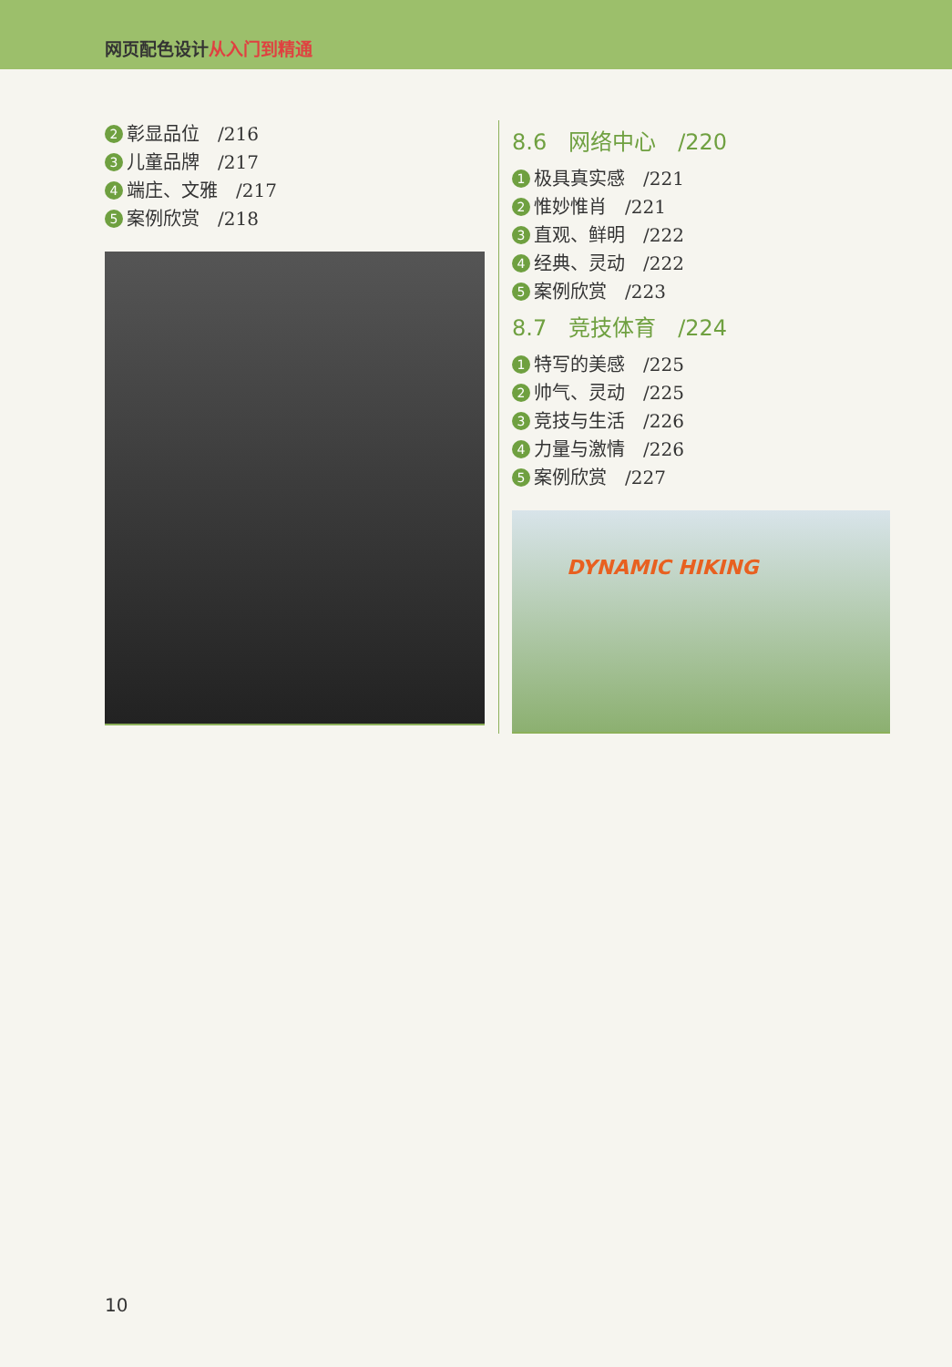网页配色设计 从入门到精通
2 彰显品位　/216
3 儿童品牌　/217
4 端庄、文雅　/217
5 案例欣赏　/218
8.6　网络中心　/220
1 极具真实感　/221
2 惟妙惟肖　/221
3 直观、鲜明　/222
4 经典、灵动　/222
5 案例欣赏　/223
8.7　竞技体育　/224
1 特写的美感　/225
2 帅气、灵动　/225
3 竞技与生活　/226
4 力量与激情　/226
5 案例欣赏　/227
DYNAMIC HIKING
10